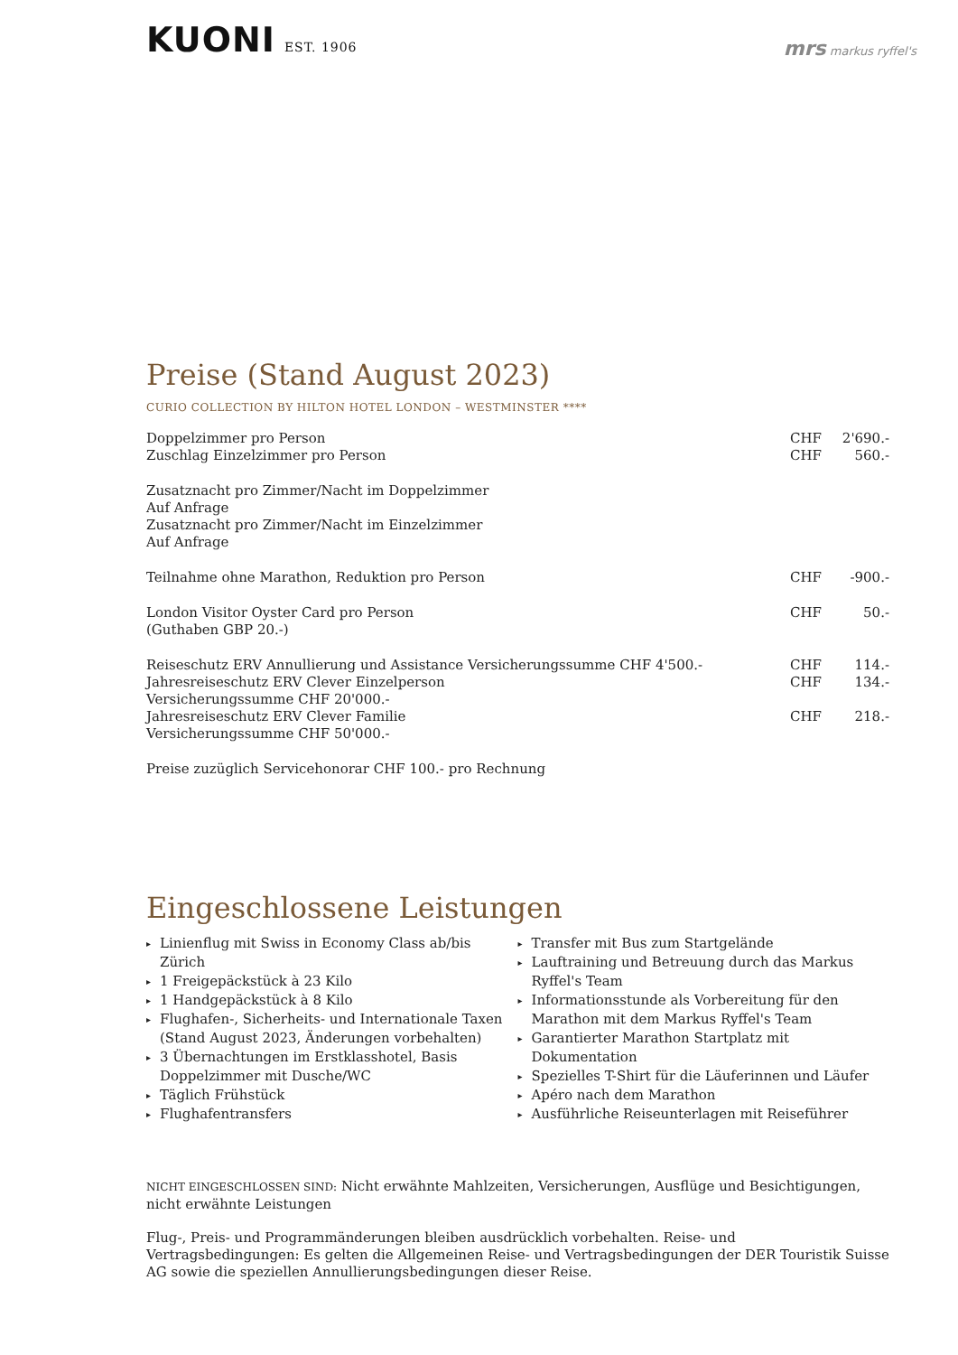KUONI EST. 1906
mrs markus ryffel's
Preise (Stand August 2023)
CURIO COLLECTION BY HILTON HOTEL LONDON – WESTMINSTER ****
| Doppelzimmer pro Person | CHF | 2'690.- |
| Zuschlag Einzelzimmer pro Person | CHF | 560.- |
| Zusatznacht pro Zimmer/Nacht im Doppelzimmer | | |
| Auf Anfrage | | |
| Zusatznacht pro Zimmer/Nacht im Einzelzimmer | | |
| Auf Anfrage | | |
| Teilnahme ohne Marathon, Reduktion pro Person | CHF | -900.- |
| London Visitor Oyster Card pro Person (Guthaben GBP 20.-) | CHF | 50.- |
| Reiseschutz ERV Annullierung und Assistance Versicherungssumme CHF 4'500.- | CHF | 114.- |
| Jahresreiseschutz ERV Clever Einzelperson Versicherungssumme CHF 20'000.- | CHF | 134.- |
| Jahresreiseschutz ERV Clever Familie Versicherungssumme CHF 50'000.- | CHF | 218.- |
| Preise zuzüglich Servicehonorar CHF 100.- pro Rechnung | | |
Eingeschlossene Leistungen
▸ Linienflug mit Swiss in Economy Class ab/bis Zürich
▸ 1 Freigepäckstück à 23 Kilo
▸ 1 Handgepäckstück à 8 Kilo
▸ Flughafen-, Sicherheits- und Internationale Taxen (Stand August 2023, Änderungen vorbehalten)
▸ 3 Übernachtungen im Erstklasshotel, Basis Doppelzimmer mit Dusche/WC
▸ Täglich Frühstück
▸ Flughafentransfers
▸ Transfer mit Bus zum Startgelände
▸ Lauftraining und Betreuung durch das Markus Ryffel's Team
▸ Informationsstunde als Vorbereitung für den Marathon mit dem Markus Ryffel's Team
▸ Garantierter Marathon Startplatz mit Dokumentation
▸ Spezielles T-Shirt für die Läuferinnen und Läufer
▸ Apéro nach dem Marathon
▸ Ausführliche Reiseunterlagen mit Reiseführer
NICHT EINGESCHLOSSEN SIND: Nicht erwähnte Mahlzeiten, Versicherungen, Ausflüge und Besichtigungen, nicht erwähnte Leistungen
Flug-, Preis- und Programmänderungen bleiben ausdrücklich vorbehalten. Reise- und Vertragsbedingungen: Es gelten die Allgemeinen Reise- und Vertragsbedingungen der DER Touristik Suisse AG sowie die speziellen Annullierungsbedingungen dieser Reise.